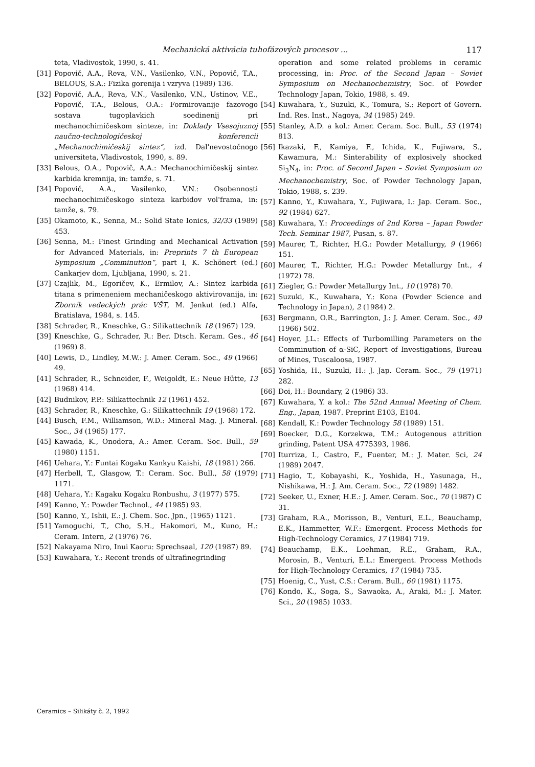Mechanická aktivácia tuhofázových procesov ... 117
teta, Vladivostok, 1990, s. 41.
[31] Popovič, A.A., Reva, V.N., Vasilenko, V.N., Popovič, T.A., BELOUS, S.A.: Fizika gorenija i vzryva (1989) 136.
[32] Popovič, A.A., Reva, V.N., Vasilenko, V.N., Ustinov, V.E., Popovič, T.A., Belous, O.A.: Formirovanije fazovogo sostava tugoplavkich soedinenij pri mechanochimičeskom sinteze, in: Doklady Vsesojuznoj naučno-technologičeskoj konferencii „Mechanochimičeskij sintez“, izd. Dal'nevostočnogo universiteta, Vladivostok, 1990, s. 89.
[33] Belous, O.A., Popovič, A.A.: Mechanochimičeskij sintez karbida kremnija, in: tamže, s. 71.
[34] Popovič, A.A., Vasilenko, V.N.: Osobennosti mechanochimičeskogo sinteza karbidov vol'frama, in: tamže, s. 79.
[35] Okamoto, K., Senna, M.: Solid State Ionics, 32/33 (1989) 453.
[36] Senna, M.: Finest Grinding and Mechanical Activation for Advanced Materials, in: Preprints 7 th European Symposium „Comminution“, part I, K. Schönert (ed.) Cankarjev dom, Ljubljana, 1990, s. 21.
[37] Czajlik, M., Egoričev, K., Ermilov, A.: Sintez karbida titana s primeneniem mechaničeskogo aktivirovanija, in: Zborník vedeckých prác VŠT, M. Jenkut (ed.) Alfa, Bratislava, 1984, s. 145.
[38] Schrader, R., Kneschke, G.: Silikattechnik 18 (1967) 129.
[39] Kneschke, G., Schrader, R.: Ber. Dtsch. Keram. Ges., 46 (1969) 8.
[40] Lewis, D., Lindley, M.W.: J. Amer. Ceram. Soc., 49 (1966) 49.
[41] Schrader, R., Schneider, F., Weigoldt, E.: Neue Hütte, 13 (1968) 414.
[42] Budnikov, P.P.: Silikattechnik 12 (1961) 452.
[43] Schrader, R., Kneschke, G.: Silikattechnik 19 (1968) 172.
[44] Busch, F.M., Williamson, W.D.: Mineral Mag. J. Mineral. Soc., 34 (1965) 177.
[45] Kawada, K., Onodera, A.: Amer. Ceram. Soc. Bull., 59 (1980) 1151.
[46] Uehara, Y.: Funtai Kogaku Kankyu Kaishi, 18 (1981) 266.
[47] Herbell, T., Glasgow, T.: Ceram. Soc. Bull., 58 (1979) 1171.
[48] Uehara, Y.: Kagaku Kogaku Ronbushu, 3 (1977) 575.
[49] Kanno, Y.: Powder Technol., 44 (1985) 93.
[50] Kanno, Y., Ishii, E.: J. Chem. Soc. Jpn., (1965) 1121.
[51] Yamoguchi, T., Cho, S.H., Hakomori, M., Kuno, H.: Ceram. Intern, 2 (1976) 76.
[52] Nakayama Niro, Inui Kaoru: Sprechsaal, 120 (1987) 89.
[53] Kuwahara, Y.: Recent trends of ultrafinegrinding
operation and some related problems in ceramic processing, in: Proc. of the Second Japan – Soviet Symposium on Mechanochemistry, Soc. of Powder Technology Japan, Tokio, 1988, s. 49.
[54] Kuwahara, Y., Suzuki, K., Tomura, S.: Report of Govern. Ind. Res. Inst., Nagoya, 34 (1985) 249.
[55] Stanley, A.D. a kol.: Amer. Ceram. Soc. Bull., 53 (1974) 813.
[56] Ikazaki, F., Kamiya, F., Ichida, K., Fujiwara, S., Kawamura, M.: Sinterability of explosively shocked Si<sub>3</sub>N<sub>4</sub>, in: Proc. of Second Japan – Soviet Symposium on Mechanochemistry, Soc. of Powder Technology Japan, Tokio, 1988, s. 239.
[57] Kanno, Y., Kuwahara, Y., Fujiwara, I.: Jap. Ceram. Soc., 92 (1984) 627.
[58] Kuwahara, Y.: Proceedings of 2nd Korea – Japan Powder Tech. Seminar 1987, Pusan, s. 87.
[59] Maurer, T., Richter, H.G.: Powder Metallurgy, 9 (1966) 151.
[60] Maurer, T., Richter, H.G.: Powder Metallurgy Int., 4 (1972) 78.
[61] Ziegler, G.: Powder Metallurgy Int., 10 (1978) 70.
[62] Suzuki, K., Kuwahara, Y.: Kona (Powder Science and Technology in Japan), 2 (1984) 2.
[63] Bergmann, O.R., Barrington, J.: J. Amer. Ceram. Soc., 49 (1966) 502.
[64] Hoyer, J.L.: Effects of Turbomilling Parameters on the Comminution of α-SiC, Report of Investigations, Bureau of Mines, Tuscaloosa, 1987.
[65] Yoshida, H., Suzuki, H.: J. Jap. Ceram. Soc., 79 (1971) 282.
[66] Doi, H.: Boundary, 2 (1986) 33.
[67] Kuwahara, Y. a kol.: The 52nd Annual Meeting of Chem. Eng., Japan, 1987. Preprint E103, E104.
[68] Kendall, K.: Powder Technology 58 (1989) 151.
[69] Boecker, D.G., Korzekwa, T.M.: Autogenous attrition grinding, Patent USA 4775393, 1986.
[70] Iturriza, I., Castro, F., Fuenter, M.: J. Mater. Sci, 24 (1989) 2047.
[71] Hagio, T., Kobayashi, K., Yoshida, H., Yasunaga, H., Nishikawa, H.: J. Am. Ceram. Soc., 72 (1989) 1482.
[72] Seeker, U., Exner, H.E.: J. Amer. Ceram. Soc., 70 (1987) C 31.
[73] Graham, R.A., Morisson, B., Venturi, E.L., Beauchamp, E.K., Hammetter, W.F.: Emergent. Process Methods for High-Technology Ceramics, 17 (1984) 719.
[74] Beauchamp, E.K., Loehman, R.E., Graham, R.A., Morosin, B., Venturi, E.L.: Emergent. Process Methods for High-Technology Ceramics, 17 (1984) 735.
[75] Hoenig, C., Yust, C.S.: Ceram. Bull., 60 (1981) 1175.
[76] Kondo, K., Soga, S., Sawaoka, A., Araki, M.: J. Mater. Sci., 20 (1985) 1033.
Ceramics – Silikáty č. 2, 1992